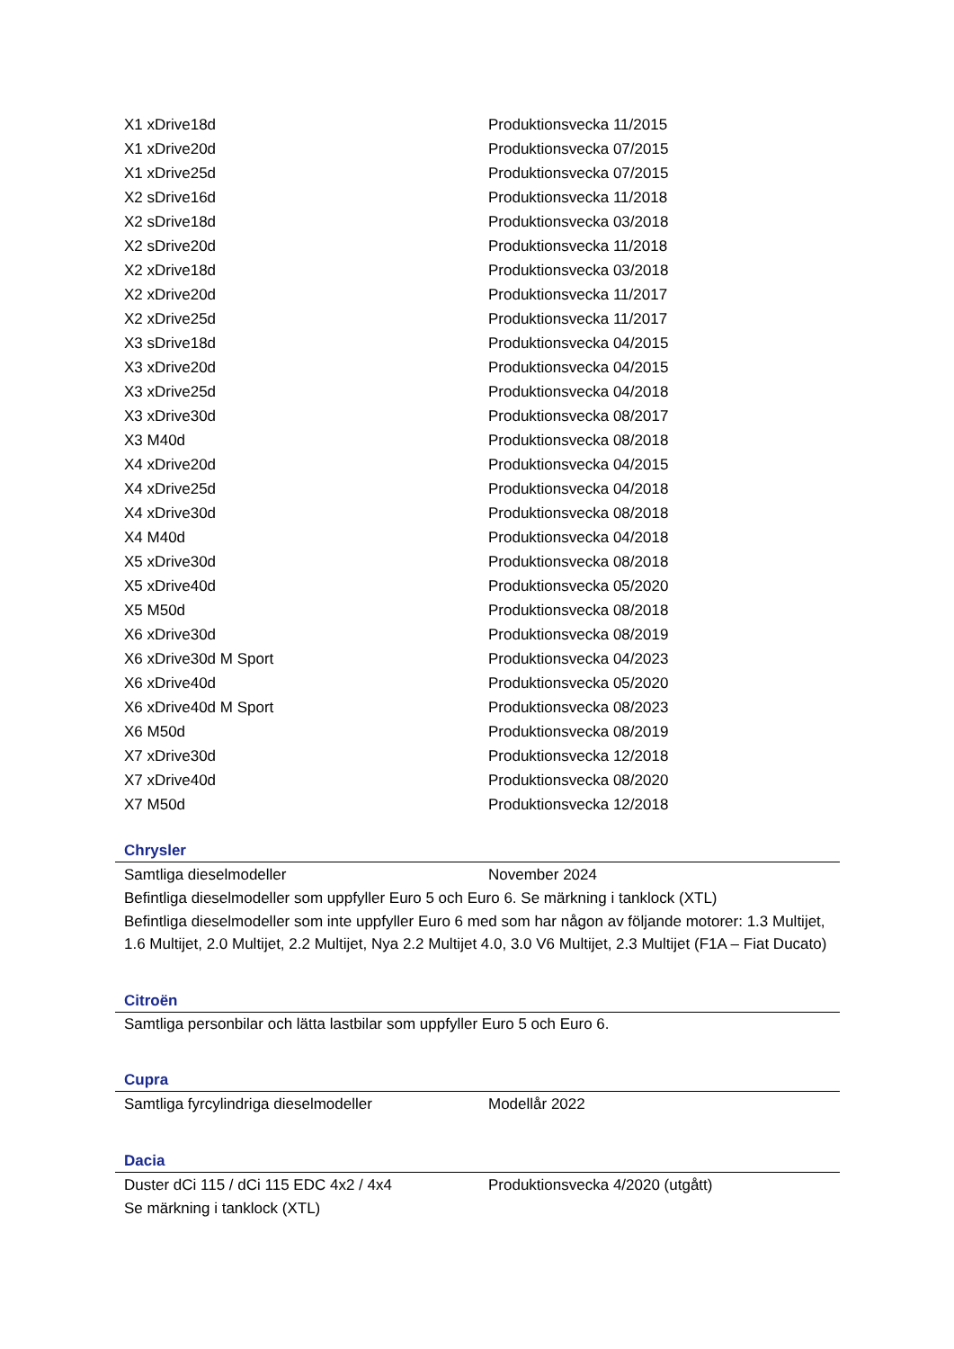| X1 xDrive18d | Produktionsvecka 11/2015 |
| X1 xDrive20d | Produktionsvecka 07/2015 |
| X1 xDrive25d | Produktionsvecka 07/2015 |
| X2 sDrive16d | Produktionsvecka 11/2018 |
| X2 sDrive18d | Produktionsvecka 03/2018 |
| X2 sDrive20d | Produktionsvecka 11/2018 |
| X2 xDrive18d | Produktionsvecka 03/2018 |
| X2 xDrive20d | Produktionsvecka 11/2017 |
| X2 xDrive25d | Produktionsvecka 11/2017 |
| X3 sDrive18d | Produktionsvecka 04/2015 |
| X3 xDrive20d | Produktionsvecka 04/2015 |
| X3 xDrive25d | Produktionsvecka 04/2018 |
| X3 xDrive30d | Produktionsvecka 08/2017 |
| X3 M40d | Produktionsvecka 08/2018 |
| X4 xDrive20d | Produktionsvecka 04/2015 |
| X4 xDrive25d | Produktionsvecka 04/2018 |
| X4 xDrive30d | Produktionsvecka 08/2018 |
| X4 M40d | Produktionsvecka 04/2018 |
| X5 xDrive30d | Produktionsvecka 08/2018 |
| X5 xDrive40d | Produktionsvecka 05/2020 |
| X5 M50d | Produktionsvecka 08/2018 |
| X6 xDrive30d | Produktionsvecka 08/2019 |
| X6 xDrive30d M Sport | Produktionsvecka 04/2023 |
| X6 xDrive40d | Produktionsvecka 05/2020 |
| X6 xDrive40d M Sport | Produktionsvecka 08/2023 |
| X6 M50d | Produktionsvecka 08/2019 |
| X7 xDrive30d | Produktionsvecka 12/2018 |
| X7 xDrive40d | Produktionsvecka 08/2020 |
| X7 M50d | Produktionsvecka 12/2018 |
Chrysler
| Samtliga dieselmodeller | November 2024 |
Befintliga dieselmodeller som uppfyller Euro 5 och Euro 6. Se märkning i tanklock (XTL)
Befintliga dieselmodeller som inte uppfyller Euro 6 med som har någon av följande motorer: 1.3 Multijet, 1.6 Multijet, 2.0 Multijet, 2.2 Multijet, Nya 2.2 Multijet 4.0, 3.0 V6 Multijet, 2.3 Multijet (F1A – Fiat Ducato)
Citroën
Samtliga personbilar och lätta lastbilar som uppfyller Euro 5 och Euro 6.
Cupra
| Samtliga fyrcylindriga dieselmodeller | Modellår 2022 |
Dacia
| Duster dCi 115 / dCi 115 EDC 4x2 / 4x4 | Produktionsvecka 4/2020 (utgått) |
Se märkning i tanklock (XTL)